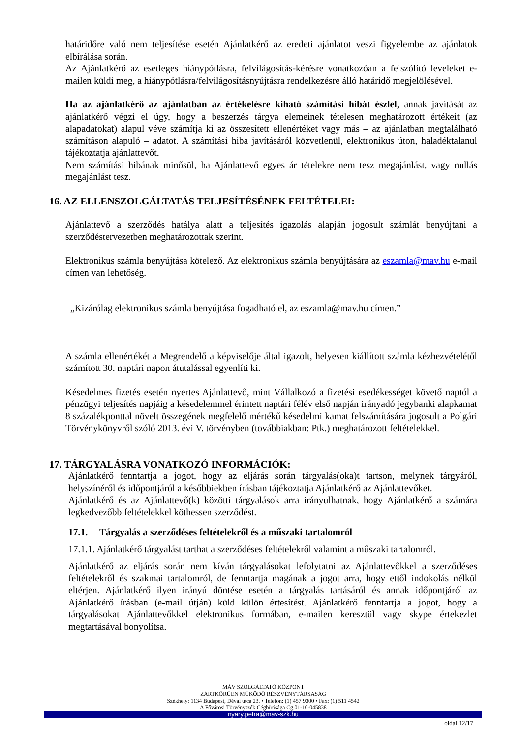határidőre való nem teljesítése esetén Ajánlatkérő az eredeti ajánlatot veszi figyelembe az ajánlatok elbírálása során.
Az Ajánlatkérő az esetleges hiánypótlásra, felvilágosítás-kérésre vonatkozóan a felszólító leveleket e-mailen küldi meg, a hiánypótlásra/felvilágosításnyújtásra rendelkezésre álló határidő megjelölésével.
Ha az ajánlatkérő az ajánlatban az értékelésre kiható számítási hibát észlel, annak javítását az ajánlatkérő végzi el úgy, hogy a beszerzés tárgya elemeinek tételesen meghatározott értékeit (az alapadatokat) alapul véve számítja ki az összesített ellenértéket vagy más – az ajánlatban megtalálható számításon alapuló – adatot. A számítási hiba javításáról közvetlenül, elektronikus úton, haladéktalanul tájékoztatja ajánlattevőt.
Nem számítási hibának minősül, ha Ajánlattevő egyes ár tételekre nem tesz megajánlást, vagy nullás megajánlást tesz.
16. AZ ELLENSZOLGÁLTATÁS TELJESÍTÉSÉNEK FELTÉTELEI:
Ajánlattevő a szerződés hatálya alatt a teljesítés igazolás alapján jogosult számlát benyújtani a szerződéstervezetben meghatározottak szerint.
Elektronikus számla benyújtása kötelező. Az elektronikus számla benyújtására az eszamla@mav.hu e-mail címen van lehetőség.
„Kizárólag elektronikus számla benyújtása fogadható el, az eszamla@mav.hu címen.”
A számla ellenértékét a Megrendelő a képviselője által igazolt, helyesen kiállított számla kézhezvételétől számított 30. naptári napon átutalással egyenlíti ki.
Késedelmes fizetés esetén nyertes Ajánlattevő, mint Vállalkozó a fizetési esedékességet követő naptól a pénzügyi teljesítés napjáig a késedelemmel érintett naptári félév első napján irányadó jegybanki alapkamat 8 százalékponttal növelt összegének megfelelő mértékű késedelmi kamat felszámítására jogosult a Polgári Törvénykönyvről szóló 2013. évi V. törvényben (továbbiakban: Ptk.) meghatározott feltételekkel.
17. TÁRGYALÁSRA VONATKOZÓ INFORMÁCIÓK:
Ajánlatkérő fenntartja a jogot, hogy az eljárás során tárgyalás(oka)t tartson, melynek tárgyáról, helyszínéről és időpontjáról a későbbiekben írásban tájékoztatja Ajánlatkérő az Ajánlattevőket.
Ajánlatkérő és az Ajánlattevő(k) közötti tárgyalások arra irányulhatnak, hogy Ajánlatkérő a számára legkedvezőbb feltételekkel köthessen szerződést.
17.1. Tárgyalás a szerződéses feltételekről és a műszaki tartalomról
17.1.1. Ajánlatkérő tárgyalást tarthat a szerződéses feltételekről valamint a műszaki tartalomról.
Ajánlatkérő az eljárás során nem kíván tárgyalásokat lefolytatni az Ajánlattevőkkel a szerződéses feltételekről és szakmai tartalomról, de fenntartja magának a jogot arra, hogy ettől indokolás nélkül eltérjen. Ajánlatkérő ilyen irányú döntése esetén a tárgyalás tartásáról és annak időpontjáról az Ajánlatkérő írásban (e-mail útján) küld külön értesítést. Ajánlatkérő fenntartja a jogot, hogy a tárgyalásokat Ajánlattevőkkel elektronikus formában, e-mailen keresztül vagy skype értekezlet megtartásával bonyolítsa.
MÁV SZOLGÁLTATÓ KÖZPONT
ZÁRTKÖRŰEN MŰKÖDŐ RÉSZVÉNYTÁRSASÁG
Székhely: 1134 Budapest, Dévai utca 23. • Telefon: (1) 457 9300 • Fax: (1) 511 4542
A Fővárosi Törvényszék Cégbírósága Cg.01-10-045838
nyary.petra@mav-szk.hu
oldal 12/17